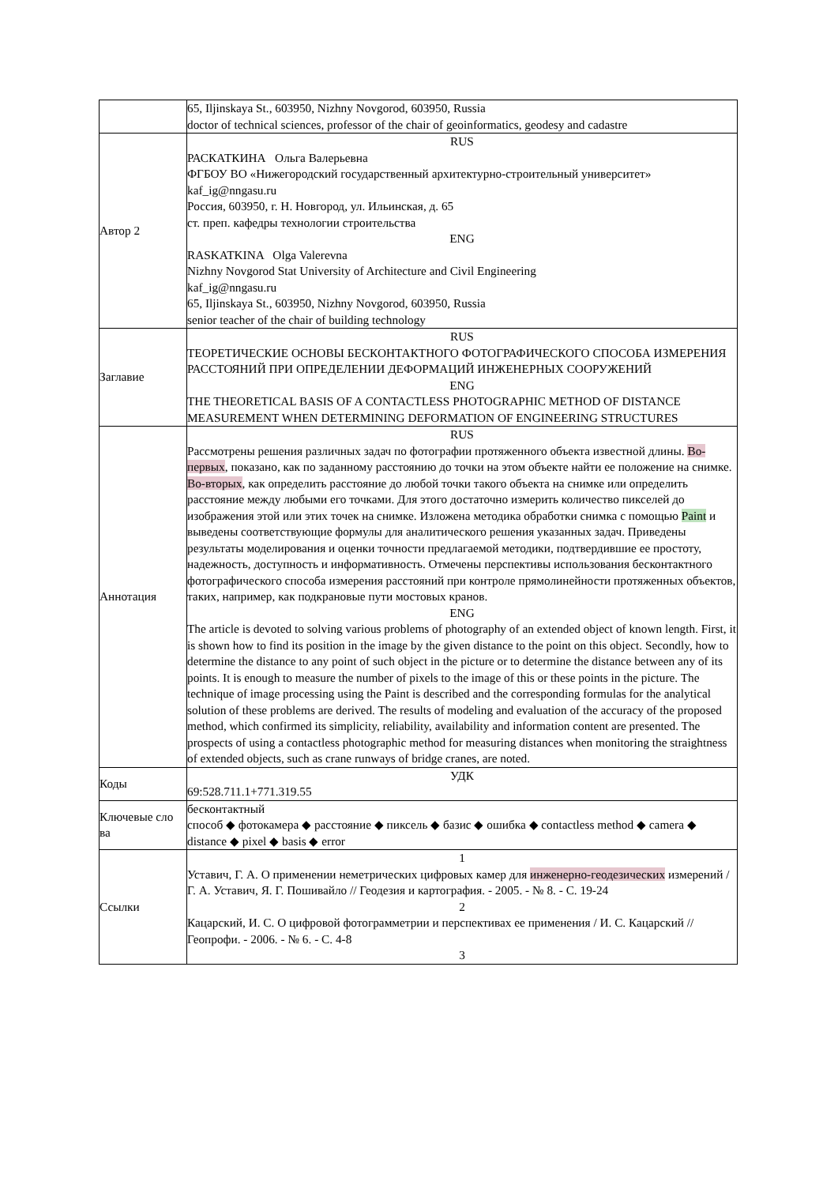| | 65, Iljinskaya St., 603950, Nizhny Novgorod, 603950, Russia doctor of technical sciences, professor of the chair of geoinformatics, geodesy and cadastre |
| Автор 2 | RUS РАСКАТКИНА Ольга Валерьевна ФГБОУ ВО «Нижегородский государственный архитектурно-строительный университет» kaf_ig@nngasu.ru Россия, 603950, г. Н. Новгород, ул. Ильинская, д. 65 ст. преп. кафедры технологии строительства ENG RASKATKINA Olga Valerevna Nizhny Novgorod Stat University of Architecture and Civil Engineering kaf_ig@nngasu.ru 65, Iljinskaya St., 603950, Nizhny Novgorod, 603950, Russia senior teacher of the chair of building technology |
| Заглавие | RUS ТЕОРЕТИЧЕСКИЕ ОСНОВЫ БЕСКОНТАКТНОГО ФОТОГРАФИЧЕСКОГО СПОСОБА ИЗМЕРЕНИЯ РАССТОЯНИЙ ПРИ ОПРЕДЕЛЕНИИ ДЕФОРМАЦИЙ ИНЖЕНЕРНЫХ СООРУЖЕНИЙ ENG THE THEORETICAL BASIS OF A CONTACTLESS PHOTOGRAPHIC METHOD OF DISTANCE MEASUREMENT WHEN DETERMINING DEFORMATION OF ENGINEERING STRUCTURES |
| Аннотация | RUS Рассмотрены решения различных задач по фотографии протяженного объекта известной длины. Во-первых , показано, как по заданному расстоянию до точки на этом объекте найти ее положение на снимке. Во-вторых , как определить расстояние до любой точки такого объекта на снимке или определить расстояние между любыми его точками. Для этого достаточно измерить количество пикселей до изображения этой или этих точек на снимке. Изложена методика обработки снимка с помощью Paint и выведены соответствующие формулы для аналитического решения указанных задач. Приведены результаты моделирования и оценки точности предлагаемой методики, подтвердившие ее простоту, надежность, доступность и информативность. Отмечены перспективы использования бесконтактного фотографического способа измерения расстояний при контроле прямолинейности протяженных объектов, таких, например, как подкрановые пути мостовых кранов. ENG The article is devoted to solving various problems of photography of an extended object of known length. First, it is shown how to find its position in the image by the given distance to the point on this object. Secondly, how to determine the distance to any point of such object in the picture or to determine the distance between any of its points. It is enough to measure the number of pixels to the image of this or these points in the picture. The technique of image processing using the Paint is described and the corresponding formulas for the analytical solution of these problems are derived. The results of modeling and evaluation of the accuracy of the proposed method, which confirmed its simplicity, reliability, availability and information content are presented. The prospects of using a contactless photographic method for measuring distances when monitoring the straightness of extended objects, such as crane runways of bridge cranes, are noted. |
| Коды | УДК 69:528.711.1+771.319.55 |
| Ключевые сло ва | бесконтактный способ ◆ фотокамера ◆ расстояние ◆ пиксель ◆ базис ◆ ошибка ◆ contactless method ◆ camera ◆ distance ◆ pixel ◆ basis ◆ error |
| Ссылки | 1 Уставич, Г. А. О применении неметрических цифровых камер для инженерно-геодезических измерений / Г. А. Уставич, Я. Г. Пошивайло // Геодезия и картография. - 2005. - № 8. - С. 19-24 2 Кацарский, И. С. О цифровой фотограмметрии и перспективах ее применения / И. С. Кацарский // Геопрофи. - 2006. - № 6. - С. 4-8 3 |